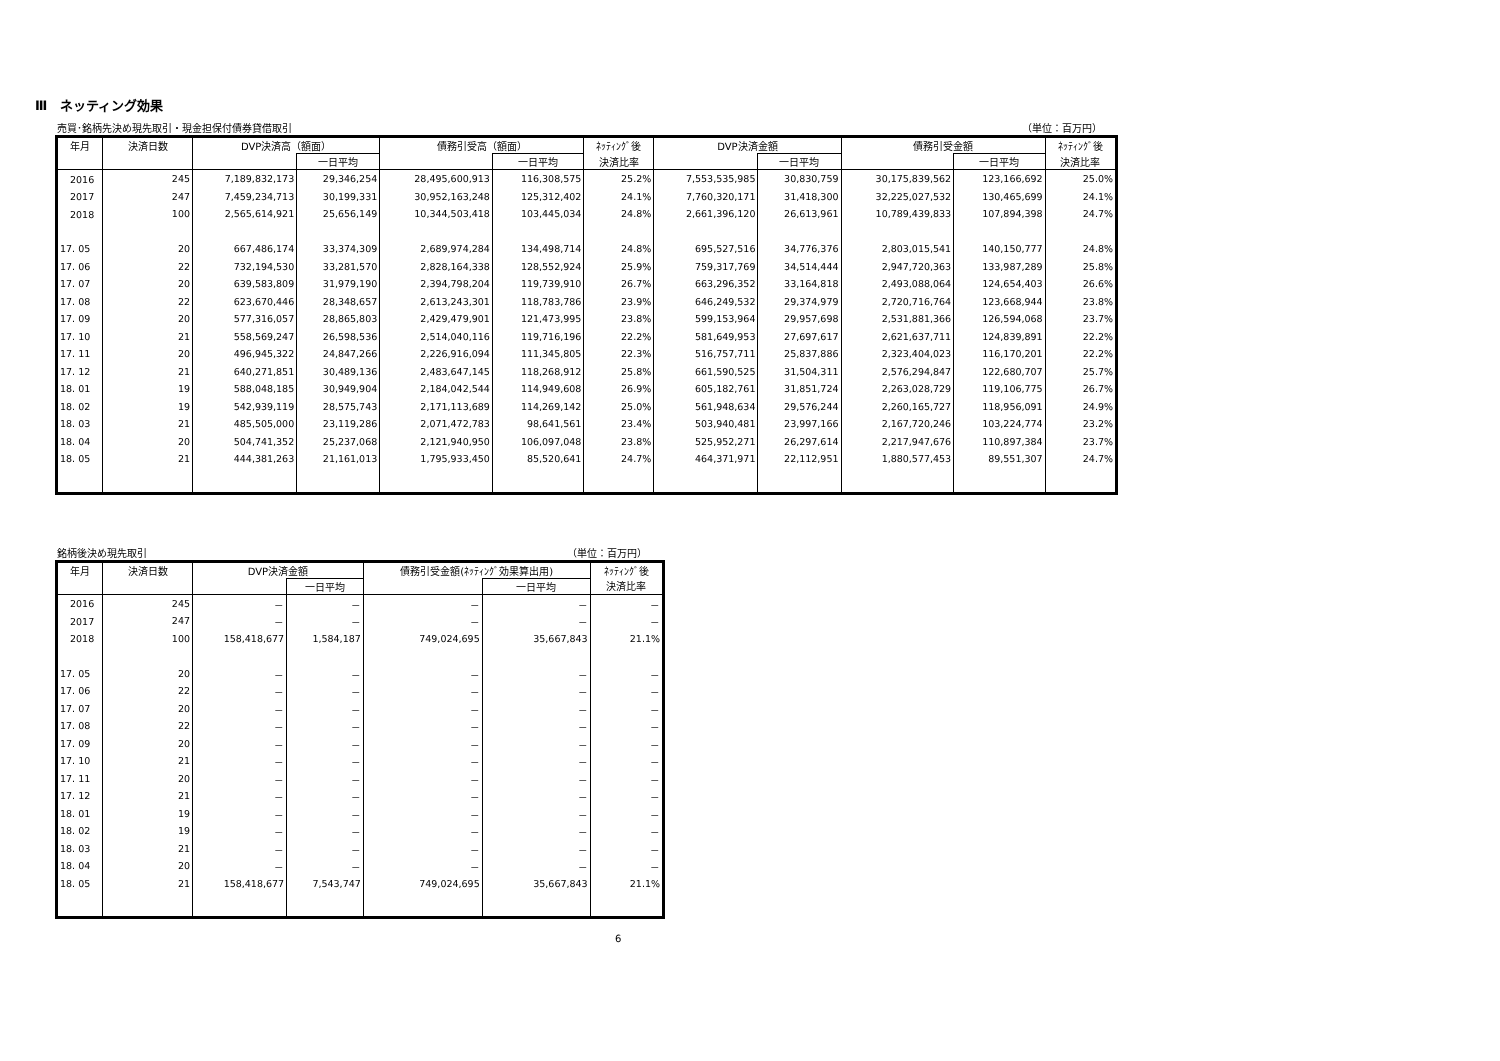Ⅲ　ネッティング効果
売買･銘柄先決め現先取引・現金担保付債券貸借取引 （単位：百万円）
| 年月 | 決済日数 | DVP決済高（額面） | | 債務引受高（額面） | | ﾈｯﾃｨﾝｸﾞ後 | DVP決済金額 | | 債務引受金額 | | ﾈｯﾃｨﾝｸﾞ後 |
| --- | --- | --- | --- | --- | --- | --- | --- | --- | --- | --- | --- |
| | | | 一日平均 | | 一日平均 | 決済比率 | | 一日平均 | | 一日平均 | 決済比率 |
| 2016 | 245 | 7,189,832,173 | 29,346,254 | 28,495,600,913 | 116,308,575 | 25.2% | 7,553,535,985 | 30,830,759 | 30,175,839,562 | 123,166,692 | 25.0% |
| 2017 | 247 | 7,459,234,713 | 30,199,331 | 30,952,163,248 | 125,312,402 | 24.1% | 7,760,320,171 | 31,418,300 | 32,225,027,532 | 130,465,699 | 24.1% |
| 2018 | 100 | 2,565,614,921 | 25,656,149 | 10,344,503,418 | 103,445,034 | 24.8% | 2,661,396,120 | 26,613,961 | 10,789,439,833 | 107,894,398 | 24.7% |
| 17. 05 | 20 | 667,486,174 | 33,374,309 | 2,689,974,284 | 134,498,714 | 24.8% | 695,527,516 | 34,776,376 | 2,803,015,541 | 140,150,777 | 24.8% |
| 17. 06 | 22 | 732,194,530 | 33,281,570 | 2,828,164,338 | 128,552,924 | 25.9% | 759,317,769 | 34,514,444 | 2,947,720,363 | 133,987,289 | 25.8% |
| 17. 07 | 20 | 639,583,809 | 31,979,190 | 2,394,798,204 | 119,739,910 | 26.7% | 663,296,352 | 33,164,818 | 2,493,088,064 | 124,654,403 | 26.6% |
| 17. 08 | 22 | 623,670,446 | 28,348,657 | 2,613,243,301 | 118,783,786 | 23.9% | 646,249,532 | 29,374,979 | 2,720,716,764 | 123,668,944 | 23.8% |
| 17. 09 | 20 | 577,316,057 | 28,865,803 | 2,429,479,901 | 121,473,995 | 23.8% | 599,153,964 | 29,957,698 | 2,531,881,366 | 126,594,068 | 23.7% |
| 17. 10 | 21 | 558,569,247 | 26,598,536 | 2,514,040,116 | 119,716,196 | 22.2% | 581,649,953 | 27,697,617 | 2,621,637,711 | 124,839,891 | 22.2% |
| 17. 11 | 20 | 496,945,322 | 24,847,266 | 2,226,916,094 | 111,345,805 | 22.3% | 516,757,711 | 25,837,886 | 2,323,404,023 | 116,170,201 | 22.2% |
| 17. 12 | 21 | 640,271,851 | 30,489,136 | 2,483,647,145 | 118,268,912 | 25.8% | 661,590,525 | 31,504,311 | 2,576,294,847 | 122,680,707 | 25.7% |
| 18. 01 | 19 | 588,048,185 | 30,949,904 | 2,184,042,544 | 114,949,608 | 26.9% | 605,182,761 | 31,851,724 | 2,263,028,729 | 119,106,775 | 26.7% |
| 18. 02 | 19 | 542,939,119 | 28,575,743 | 2,171,113,689 | 114,269,142 | 25.0% | 561,948,634 | 29,576,244 | 2,260,165,727 | 118,956,091 | 24.9% |
| 18. 03 | 21 | 485,505,000 | 23,119,286 | 2,071,472,783 | 98,641,561 | 23.4% | 503,940,481 | 23,997,166 | 2,167,720,246 | 103,224,774 | 23.2% |
| 18. 04 | 20 | 504,741,352 | 25,237,068 | 2,121,940,950 | 106,097,048 | 23.8% | 525,952,271 | 26,297,614 | 2,217,947,676 | 110,897,384 | 23.7% |
| 18. 05 | 21 | 444,381,263 | 21,161,013 | 1,795,933,450 | 85,520,641 | 24.7% | 464,371,971 | 22,112,951 | 1,880,577,453 | 89,551,307 | 24.7% |
銘柄後決め現先取引 （単位：百万円）
| 年月 | 決済日数 | DVP決済金額 | | 債務引受金額(ﾈｯﾃｨﾝｸﾞ効果算出用) | | ﾈｯﾃｨﾝｸﾞ後 |
| --- | --- | --- | --- | --- | --- | --- |
| | | | 一日平均 | | 一日平均 | 決済比率 |
| 2016 | 245 | － | － | － | － | － |
| 2017 | 247 | － | － | － | － | － |
| 2018 | 100 | 158,418,677 | 1,584,187 | 749,024,695 | 35,667,843 | 21.1% |
| 17. 05 | 20 | － | － | － | － | － |
| 17. 06 | 22 | － | － | － | － | － |
| 17. 07 | 20 | － | － | － | － | － |
| 17. 08 | 22 | － | － | － | － | － |
| 17. 09 | 20 | － | － | － | － | － |
| 17. 10 | 21 | － | － | － | － | － |
| 17. 11 | 20 | － | － | － | － | － |
| 17. 12 | 21 | － | － | － | － | － |
| 18. 01 | 19 | － | － | － | － | － |
| 18. 02 | 19 | － | － | － | － | － |
| 18. 03 | 21 | － | － | － | － | － |
| 18. 04 | 20 | － | － | － | － | － |
| 18. 05 | 21 | 158,418,677 | 7,543,747 | 749,024,695 | 35,667,843 | 21.1% |
6